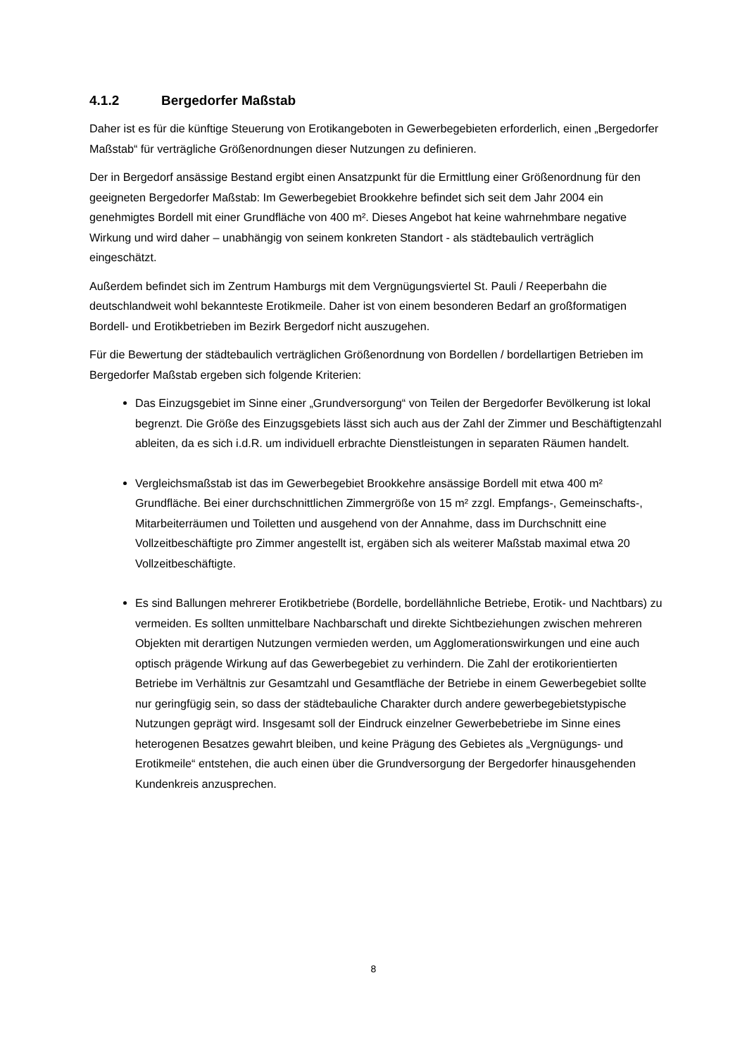4.1.2 Bergedorfer Maßstab
Daher ist es für die künftige Steuerung von Erotikangeboten in Gewerbegebieten erforderlich, einen „Bergedorfer Maßstab“ für verträgliche Größenordnungen dieser Nutzungen zu definieren.
Der in Bergedorf ansässige Bestand ergibt einen Ansatzpunkt für die Ermittlung einer Größenordnung für den geeigneten Bergedorfer Maßstab: Im Gewerbegebiet Brookkehre befindet sich seit dem Jahr 2004 ein genehmigtes Bordell mit einer Grundfläche von 400 m². Dieses Angebot hat keine wahrnehmbare negative Wirkung und wird daher – unabhängig von seinem konkreten Standort - als städtebaulich verträglich eingeschätzt.
Außerdem befindet sich im Zentrum Hamburgs mit dem Vergnügungsviertel St. Pauli / Reeperbahn die deutschlandweit wohl bekannteste Erotikmeile. Daher ist von einem besonderen Bedarf an großformatigen Bordell- und Erotikbetrieben im Bezirk Bergedorf nicht auszugehen.
Für die Bewertung der städtebaulich verträglichen Größenordnung von Bordellen / bordellartigen Betrieben im Bergedorfer Maßstab ergeben sich folgende Kriterien:
Das Einzugsgebiet im Sinne einer „Grundversorgung“ von Teilen der Bergedorfer Bevölkerung ist lokal begrenzt. Die Größe des Einzugsgebiets lässt sich auch aus der Zahl der Zimmer und Beschäftigtenzahl ableiten, da es sich i.d.R. um individuell erbrachte Dienstleistungen in separaten Räumen handelt.
Vergleichsmaßstab ist das im Gewerbegebiet Brookkehre ansässige Bordell mit etwa 400 m² Grundfläche. Bei einer durchschnittlichen Zimmergröße von 15 m² zzgl. Empfangs-, Gemeinschafts-, Mitarbeiterräumen und Toiletten und ausgehend von der Annahme, dass im Durchschnitt eine Vollzeitbeschäftigte pro Zimmer angestellt ist, ergäben sich als weiterer Maßstab maximal etwa 20 Vollzeitbeschäftigte.
Es sind Ballungen mehrerer Erotikbetriebe (Bordelle, bordellähnliche Betriebe, Erotik- und Nachtbars) zu vermeiden. Es sollten unmittelbare Nachbarschaft und direkte Sichtbeziehungen zwischen mehreren Objekten mit derartigen Nutzungen vermieden werden, um Agglomerationswirkungen und eine auch optisch prägende Wirkung auf das Gewerbegebiet zu verhindern. Die Zahl der erotikorientierten Betriebe im Verhältnis zur Gesamtzahl und Gesamtfläche der Betriebe in einem Gewerbegebiet sollte nur geringfügig sein, so dass der städtebauliche Charakter durch andere gewerbegebietstypische Nutzungen geprägt wird. Insgesamt soll der Eindruck einzelner Gewerbebetriebe im Sinne eines heterogenen Besatzes gewahrt bleiben, und keine Prägung des Gebietes als „Vergnügungs- und Erotikmeile“ entstehen, die auch einen über die Grundversorgung der Bergedorfer hinausgehenden Kundenkreis anzusprechen.
8